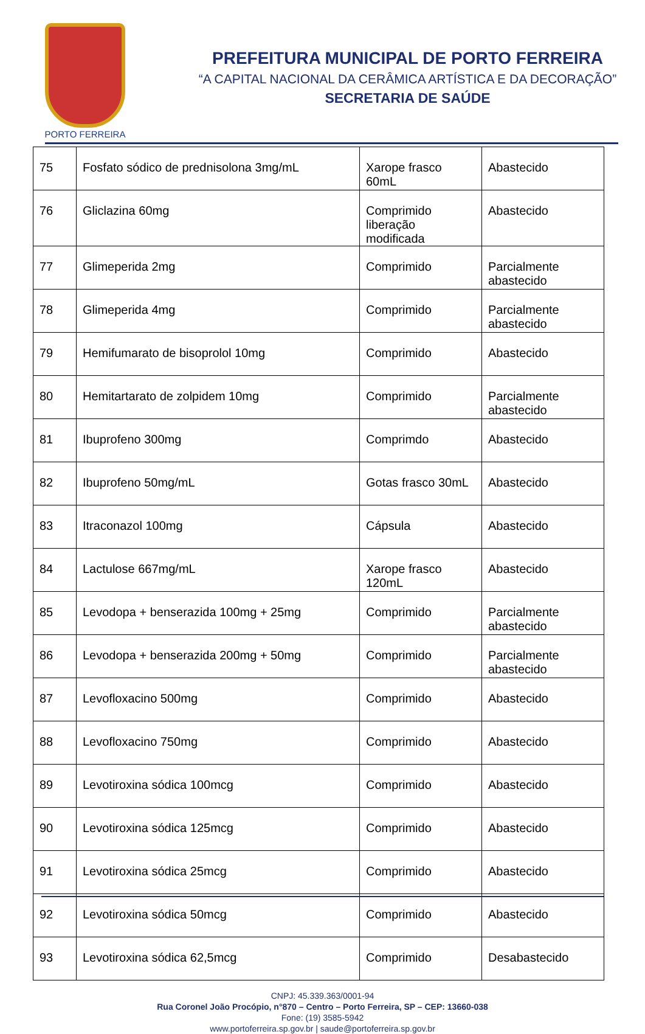PORTO FERREIRA
PREFEITURA MUNICIPAL DE PORTO FERREIRA
“A CAPITAL NACIONAL DA CERÂMICA ARTÍSTICA E DA DECORAÇÃO”
SECRETARIA DE SAÚDE
| 75 | Fosfato sódico de prednisolona 3mg/mL | Xarope frasco 60mL | Abastecido |
| 76 | Gliclazina 60mg | Comprimido liberação modificada | Abastecido |
| 77 | Glimeperida 2mg | Comprimido | Parcialmente abastecido |
| 78 | Glimeperida 4mg | Comprimido | Parcialmente abastecido |
| 79 | Hemifumarato de bisoprolol 10mg | Comprimido | Abastecido |
| 80 | Hemitartarato de zolpidem 10mg | Comprimido | Parcialmente abastecido |
| 81 | Ibuprofeno 300mg | Comprimdo | Abastecido |
| 82 | Ibuprofeno 50mg/mL | Gotas frasco 30mL | Abastecido |
| 83 | Itraconazol 100mg | Cápsula | Abastecido |
| 84 | Lactulose 667mg/mL | Xarope frasco 120mL | Abastecido |
| 85 | Levodopa + benserazida 100mg + 25mg | Comprimido | Parcialmente abastecido |
| 86 | Levodopa + benserazida 200mg + 50mg | Comprimido | Parcialmente abastecido |
| 87 | Levofloxacino 500mg | Comprimido | Abastecido |
| 88 | Levofloxacino 750mg | Comprimido | Abastecido |
| 89 | Levotiroxina sódica 100mcg | Comprimido | Abastecido |
| 90 | Levotiroxina sódica 125mcg | Comprimido | Abastecido |
| 91 | Levotiroxina sódica 25mcg | Comprimido | Abastecido |
| 92 | Levotiroxina sódica 50mcg | Comprimido | Abastecido |
| 93 | Levotiroxina sódica 62,5mcg | Comprimido | Desabastecido |
CNPJ: 45.339.363/0001-94
Rua Coronel João Procópio, n°870 – Centro – Porto Ferreira, SP – CEP: 13660-038
Fone: (19) 3585-5942
www.portoferreira.sp.gov.br | saude@portoferreira.sp.gov.br